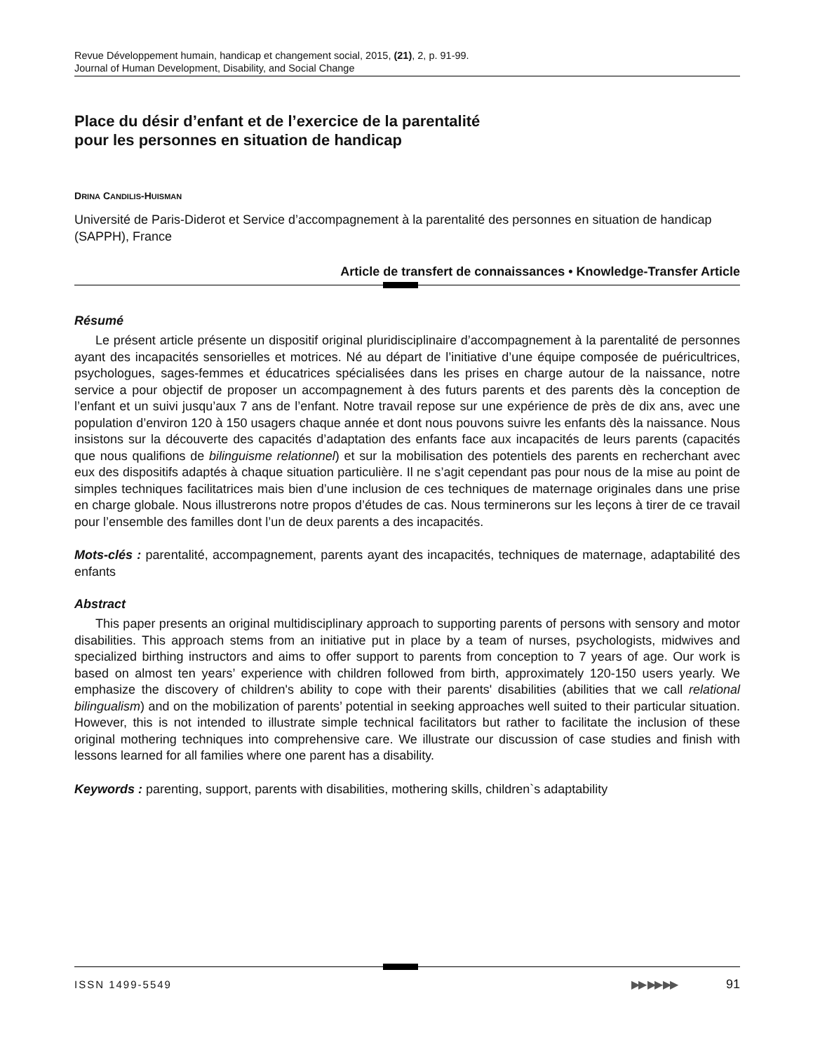Revue Développement humain, handicap et changement social, 2015, (21), 2, p. 91-99.
Journal of Human Development, Disability, and Social Change
Place du désir d’enfant et de l’exercice de la parentalité
pour les personnes en situation de handicap
DRINA CANDILIS-HUISMAN
Université de Paris-Diderot et Service d’accompagnement à la parentalité des personnes en situation de handicap (SAPPH), France
Article de transfert de connaissances • Knowledge-Transfer Article
Résumé
Le présent article présente un dispositif original pluridisciplinaire d’accompagnement à la parentalité de personnes ayant des incapacités sensorielles et motrices. Né au départ de l’initiative d’une équipe composée de puéricultrices, psychologues, sages-femmes et éducatrices spécialisées dans les prises en charge autour de la naissance, notre service a pour objectif de proposer un accompagnement à des futurs parents et des parents dès la conception de l’enfant et un suivi jusqu’aux 7 ans de l’enfant. Notre travail repose sur une expérience de près de dix ans, avec une population d’environ 120 à 150 usagers chaque année et dont nous pouvons suivre les enfants dès la naissance. Nous insistons sur la découverte des capacités d’adaptation des enfants face aux incapacités de leurs parents (capacités que nous qualifions de bilinguisme relationnel) et sur la mobilisation des potentiels des parents en recherchant avec eux des dispositifs adaptés à chaque situation particulière. Il ne s’agit cependant pas pour nous de la mise au point de simples techniques facilitatrices mais bien d’une inclusion de ces techniques de maternage originales dans une prise en charge globale. Nous illustrerons notre propos d’études de cas. Nous terminerons sur les leçons à tirer de ce travail pour l’ensemble des familles dont l’un de deux parents a des incapacités.
Mots-clés : parentalité, accompagnement, parents ayant des incapacités, techniques de maternage, adaptabilité des enfants
Abstract
This paper presents an original multidisciplinary approach to supporting parents of persons with sensory and motor disabilities. This approach stems from an initiative put in place by a team of nurses, psychologists, midwives and specialized birthing instructors and aims to offer support to parents from conception to 7 years of age. Our work is based on almost ten years’ experience with children followed from birth, approximately 120-150 users yearly. We emphasize the discovery of children's ability to cope with their parents' disabilities (abilities that we call relational bilingualism) and on the mobilization of parents’ potential in seeking approaches well suited to their particular situation. However, this is not intended to illustrate simple technical facilitators but rather to facilitate the inclusion of these original mothering techniques into comprehensive care. We illustrate our discussion of case studies and finish with lessons learned for all families where one parent has a disability.
Keywords : parenting, support, parents with disabilities, mothering skills, children`s adaptability
ISSN 1499-5549 ▶▶ ▶▶ ▶▶ 91